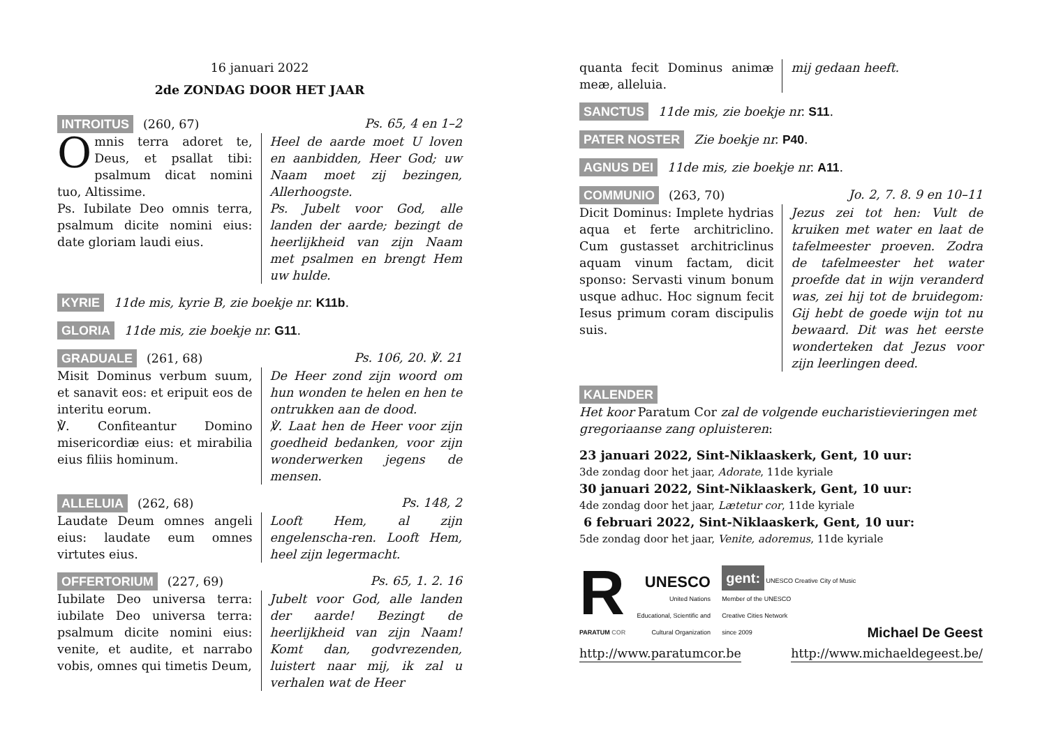16 januari 2022
2de ZONDAG DOOR HET JAAR
INTROITUS (260, 67) Ps. 65, 4 en 1–2
Omnis terra adoret te, Deus, et psallat tibi: psalmum dicat nomini tuo, Altissime.
Ps. Iubilate Deo omnis terra, psalmum dicite nomini eius: date gloriam laudi eius.
Heel de aarde moet U loven en aanbidden, Heer God; uw Naam moet zij bezingen, Allerhoogste.
Ps. Jubelt voor God, alle landen der aarde; bezingt de heerlijkheid van zijn Naam met psalmen en brengt Hem uw hulde.
KYRIE 11de mis, kyrie B, zie boekje nr. K11b.
GLORIA 11de mis, zie boekje nr. G11.
GRADUALE (261, 68) Ps. 106, 20. ℣. 21
Misit Dominus verbum suum, et sanavit eos: et eripuit eos de interitu eorum.
℣. Confiteantur Domino misericordiæ eius: et mirabilia eius filiis hominum.
De Heer zond zijn woord om hun wonden te helen en hen te ontrukken aan de dood.
℣. Laat hen de Heer voor zijn goedheid bedanken, voor zijn wonderwerken jegens de mensen.
ALLELUIA (262, 68) Ps. 148, 2
Laudate Deum omnes angeli eius: laudate eum omnes virtutes eius.
Looft Hem, al zijn engelenscha-ren. Looft Hem, heel zijn legermacht.
OFFERTORIUM (227, 69) Ps. 65, 1. 2. 16
Iubilate Deo universa terra: iubilate Deo universa terra: psalmum dicite nomini eius: venite, et audite, et narrabo vobis, omnes qui timetis Deum,
Jubelt voor God, alle landen der aarde! Bezingt de heerlijkheid van zijn Naam! Komt dan, godvrezenden, luistert naar mij, ik zal u verhalen wat de Heer
quanta fecit Dominus animæ meæ, alleluia.
mij gedaan heeft.
SANCTUS 11de mis, zie boekje nr. S11.
PATER NOSTER Zie boekje nr. P40.
AGNUS DEI 11de mis, zie boekje nr. A11.
COMMUNIO (263, 70) Jo. 2, 7. 8. 9 en 10–11
Dicit Dominus: Implete hydrias aqua et ferte architriclino. Cum gustasset architriclinus aquam vinum factam, dicit sponso: Servasti vinum bonum usque adhuc. Hoc signum fecit Iesus primum coram discipulis suis.
Jezus zei tot hen: Vult de kruiken met water en laat de tafelmeester proeven. Zodra de tafelmeester het water proefde dat in wijn veranderd was, zei hij tot de bruidegom: Gij hebt de goede wijn tot nu bewaard. Dit was het eerste wonderteken dat Jezus voor zijn leerlingen deed.
KALENDER
Het koor Paratum Cor zal de volgende eucharistievieringen met gregoriaanse zang opluisteren:
23 januari 2022, Sint-Niklaaskerk, Gent, 10 uur:
3de zondag door het jaar, Adorate, 11de kyriale
30 januari 2022, Sint-Niklaaskerk, Gent, 10 uur:
4de zondag door het jaar, Lætetur cor, 11de kyriale
6 februari 2022, Sint-Niklaaskerk, Gent, 10 uur:
5de zondag door het jaar, Venite, adoremus, 11de kyriale
R
PARATUM COR
UNESCO
United Nations
Educational, Scientific and
Cultural Organization
gent:
UNESCO Creative City of Music
Member of the UNESCO
Creative Cities Network
since 2009
Michael De Geest
http://www.paratumcor.be http://www.michaeldegeest.be/